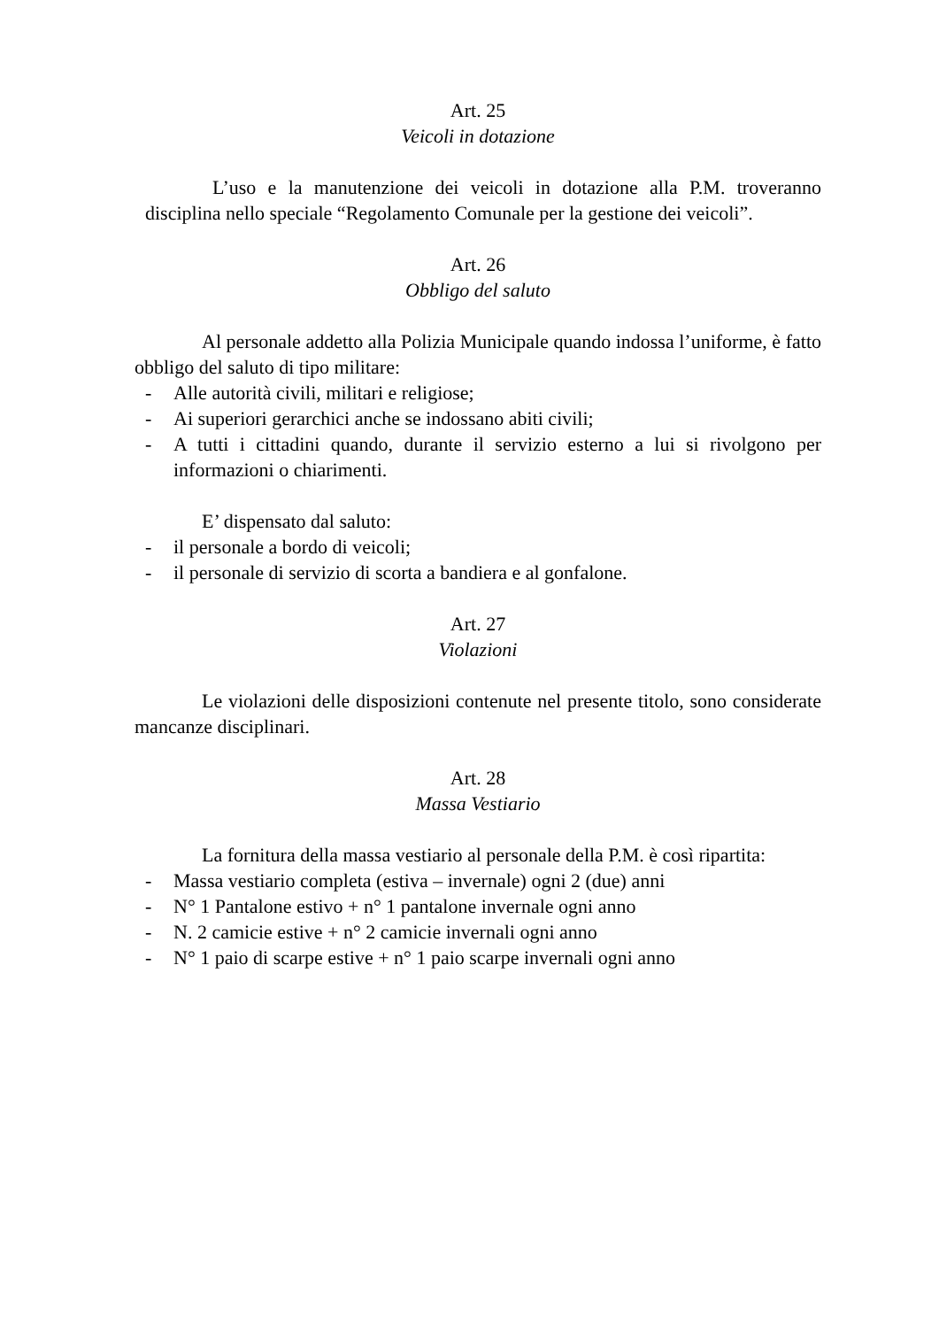Art. 25
Veicoli in dotazione
L’uso e la manutenzione dei veicoli in dotazione alla P.M. troveranno disciplina nello speciale “Regolamento Comunale per la gestione dei veicoli”.
Art. 26
Obbligo del saluto
Al personale addetto alla Polizia Municipale quando indossa l’uniforme, è fatto obbligo del saluto di tipo militare:
- Alle autorità civili, militari e religiose;
- Ai superiori gerarchici anche se indossano abiti civili;
- A tutti i cittadini quando, durante il servizio esterno a lui si rivolgono per informazioni o chiarimenti.
E’ dispensato dal saluto:
- il personale a bordo di veicoli;
- il personale di servizio di scorta a bandiera e al gonfalone.
Art. 27
Violazioni
Le violazioni delle disposizioni contenute nel presente titolo, sono considerate mancanze disciplinari.
Art. 28
Massa Vestiario
La fornitura della massa vestiario al personale della P.M. è così ripartita:
- Massa vestiario completa (estiva – invernale) ogni 2 (due) anni
- N° 1 Pantalone estivo + n° 1 pantalone invernale ogni anno
- N. 2 camicie estive + n° 2 camicie invernali ogni anno
- N° 1 paio di scarpe estive + n° 1 paio scarpe invernali ogni anno